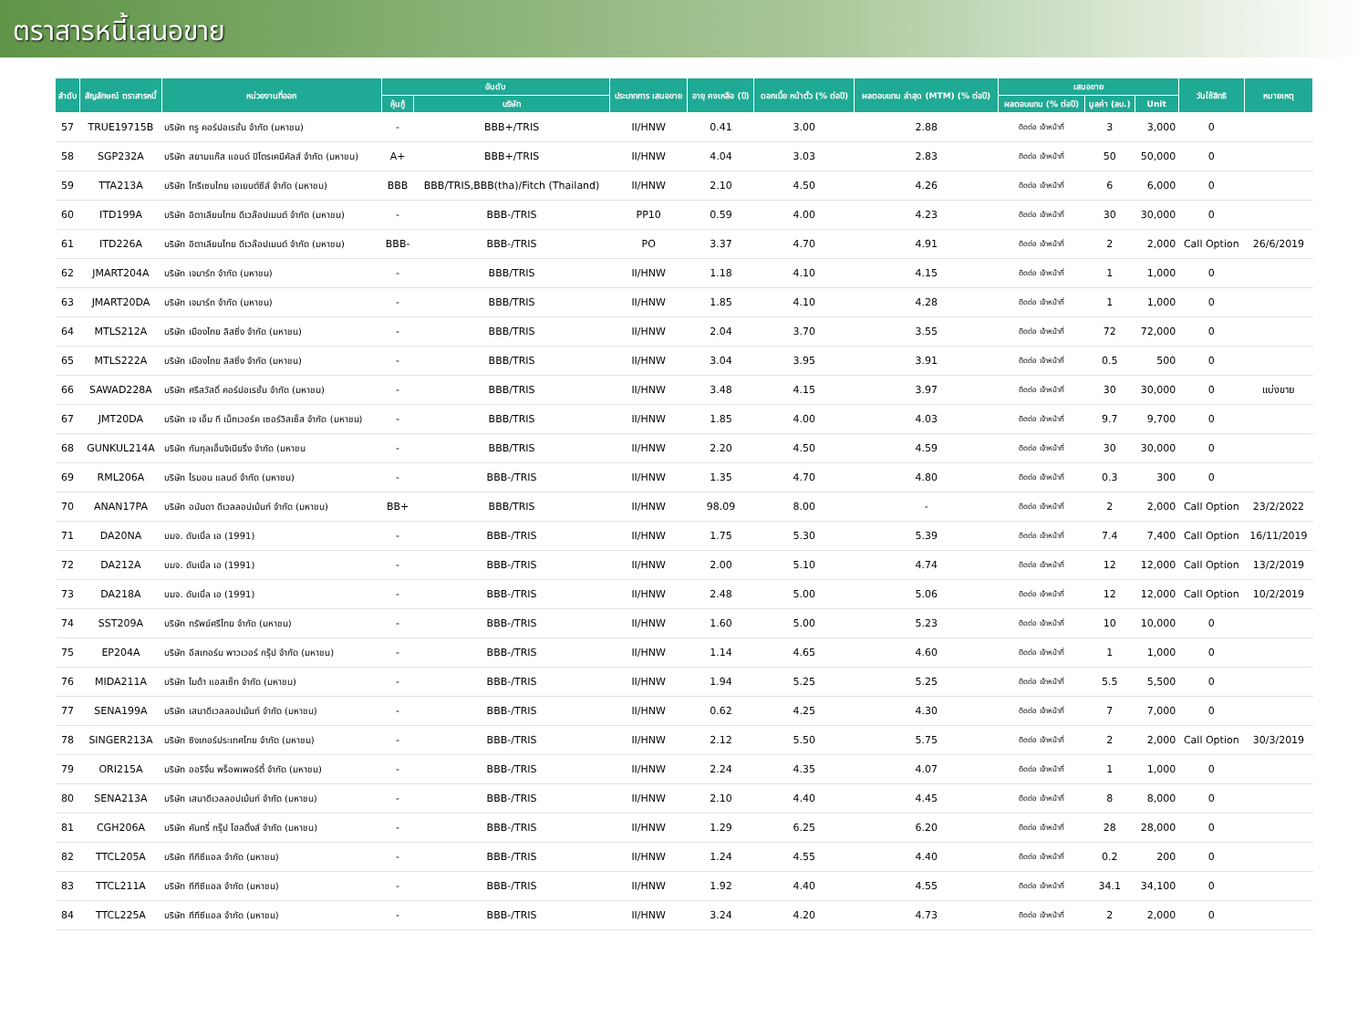ตราสารหนี้เสนอขาย
| ลำดับ | สัญลักษณ์ ตราสารหนี้ | หน่วยงานที่ออก | อันดับ | | ประเภทการ เสนอขาย | อายุ คงเหลือ (ปี) | ดอกเบี้ย หน้าตั๋ว (% ต่อปี) | ผลตอบแทน ล่าสุด (MTM) (% ต่อปี) | เสนอขาย | | | วันใช้สิทธิ | หมายเหตุ |
| --- | --- | --- | --- | --- | --- | --- | --- | --- | --- | --- | --- | --- | --- |
| | | | หุ้นกู้ | บริษัท | | | | | ผลตอบแทน (% ต่อปี) | มูลค่า (ลบ.) | Unit | | |
| 57 | TRUE19715B | บริษัท ทรู คอร์ปอเรชั่น จำกัด (มหาชน) | - | BBB+/TRIS | II/HNW | 0.41 | 3.00 | 2.88 | ติดต่อ เจ้าหน้าที่ | 3 | 3,000 | 0 | |
| 58 | SGP232A | บริษัท สยามแก๊ส แอนด์ ปิโตรเคมีคัลส์ จำกัด (มหาชน) | A+ | BBB+/TRIS | II/HNW | 4.04 | 3.03 | 2.83 | ติดต่อ เจ้าหน้าที่ | 50 | 50,000 | 0 | |
| 59 | TTA213A | บริษัท โทรีเซนไทย เอเยนต์ซีส์ จำกัด (มหาชน) | BBB | BBB/TRIS,BBB(tha)/Fitch (Thailand) | II/HNW | 2.10 | 4.50 | 4.26 | ติดต่อ เจ้าหน้าที่ | 6 | 6,000 | 0 | |
| 60 | ITD199A | บริษัท อิตาเลียนไทย ดีเวล๊อปเมนต์ จำกัด (มหาชน) | - | BBB-/TRIS | PP10 | 0.59 | 4.00 | 4.23 | ติดต่อ เจ้าหน้าที่ | 30 | 30,000 | 0 | |
| 61 | ITD226A | บริษัท อิตาเลียนไทย ดีเวล๊อปเมนต์ จำกัด (มหาชน) | BBB- | BBB-/TRIS | PO | 3.37 | 4.70 | 4.91 | ติดต่อ เจ้าหน้าที่ | 2 | 2,000 | Call Option | 26/6/2019 |
| 62 | JMART204A | บริษัท เจมาร์ท จำกัด (มหาชน) | - | BBB/TRIS | II/HNW | 1.18 | 4.10 | 4.15 | ติดต่อ เจ้าหน้าที่ | 1 | 1,000 | 0 | |
| 63 | JMART20DA | บริษัท เจมาร์ท จำกัด (มหาชน) | - | BBB/TRIS | II/HNW | 1.85 | 4.10 | 4.28 | ติดต่อ เจ้าหน้าที่ | 1 | 1,000 | 0 | |
| 64 | MTLS212A | บริษัท เมืองไทย ลิสซิ่ง จำกัด (มหาชน) | - | BBB/TRIS | II/HNW | 2.04 | 3.70 | 3.55 | ติดต่อ เจ้าหน้าที่ | 72 | 72,000 | 0 | |
| 65 | MTLS222A | บริษัท เมืองไทย ลิสซิ่ง จำกัด (มหาชน) | - | BBB/TRIS | II/HNW | 3.04 | 3.95 | 3.91 | ติดต่อ เจ้าหน้าที่ | 0.5 | 500 | 0 | |
| 66 | SAWAD228A | บริษัท ศรีสวัสดิ์ คอร์ปอเรชั่น จำกัด (มหาชน) | - | BBB/TRIS | II/HNW | 3.48 | 4.15 | 3.97 | ติดต่อ เจ้าหน้าที่ | 30 | 30,000 | 0 | แบ่งขาย |
| 67 | JMT20DA | บริษัท เจ เอ็ม ที เน็ทเวอร์ค เซอร์วิสเซ็ส จำกัด (มหาชน) | - | BBB/TRIS | II/HNW | 1.85 | 4.00 | 4.03 | ติดต่อ เจ้าหน้าที่ | 9.7 | 9,700 | 0 | |
| 68 | GUNKUL214A | บริษัท กันกุลเอ็นจิเนียริ่ง จำกัด (มหาชน | - | BBB/TRIS | II/HNW | 2.20 | 4.50 | 4.59 | ติดต่อ เจ้าหน้าที่ | 30 | 30,000 | 0 | |
| 69 | RML206A | บริษัท ไรมอน แลนด์ จำกัด (มหาชน) | - | BBB-/TRIS | II/HNW | 1.35 | 4.70 | 4.80 | ติดต่อ เจ้าหน้าที่ | 0.3 | 300 | 0 | |
| 70 | ANAN17PA | บริษัท อนันดา ดีเวลลอปเม้นท์ จำกัด (มหาชน) | BB+ | BBB/TRIS | II/HNW | 98.09 | 8.00 | - | ติดต่อ เจ้าหน้าที่ | 2 | 2,000 | Call Option | 23/2/2022 |
| 71 | DA20NA | บมจ. ดับเบิ้ล เอ (1991) | - | BBB-/TRIS | II/HNW | 1.75 | 5.30 | 5.39 | ติดต่อ เจ้าหน้าที่ | 7.4 | 7,400 | Call Option | 16/11/2019 |
| 72 | DA212A | บมจ. ดับเบิ้ล เอ (1991) | - | BBB-/TRIS | II/HNW | 2.00 | 5.10 | 4.74 | ติดต่อ เจ้าหน้าที่ | 12 | 12,000 | Call Option | 13/2/2019 |
| 73 | DA218A | บมจ. ดับเบิ้ล เอ (1991) | - | BBB-/TRIS | II/HNW | 2.48 | 5.00 | 5.06 | ติดต่อ เจ้าหน้าที่ | 12 | 12,000 | Call Option | 10/2/2019 |
| 74 | SST209A | บริษัท ทรัพย์ศรีไทย จำกัด (มหาชน) | - | BBB-/TRIS | II/HNW | 1.60 | 5.00 | 5.23 | ติดต่อ เจ้าหน้าที่ | 10 | 10,000 | 0 | |
| 75 | EP204A | บริษัท อีสเทอร์น พาวเวอร์ กรุ๊ป จำกัด (มหาชน) | - | BBB-/TRIS | II/HNW | 1.14 | 4.65 | 4.60 | ติดต่อ เจ้าหน้าที่ | 1 | 1,000 | 0 | |
| 76 | MIDA211A | บริษัท ไมด้า แอสเซ็ท จำกัด (มหาชน) | - | BBB-/TRIS | II/HNW | 1.94 | 5.25 | 5.25 | ติดต่อ เจ้าหน้าที่ | 5.5 | 5,500 | 0 | |
| 77 | SENA199A | บริษัท เสนาดีเวลลอปเม้นท์ จำกัด (มหาชน) | - | BBB-/TRIS | II/HNW | 0.62 | 4.25 | 4.30 | ติดต่อ เจ้าหน้าที่ | 7 | 7,000 | 0 | |
| 78 | SINGER213A | บริษัท ซิงเกอร์ประเทศไทย จำกัด (มหาชน) | - | BBB-/TRIS | II/HNW | 2.12 | 5.50 | 5.75 | ติดต่อ เจ้าหน้าที่ | 2 | 2,000 | Call Option | 30/3/2019 |
| 79 | ORI215A | บริษัท ออริจิ้น พร็อพเพอร์ตี้ จำกัด (มหาชน) | - | BBB-/TRIS | II/HNW | 2.24 | 4.35 | 4.07 | ติดต่อ เจ้าหน้าที่ | 1 | 1,000 | 0 | |
| 80 | SENA213A | บริษัท เสนาดีเวลลอปเม้นท์ จำกัด (มหาชน) | - | BBB-/TRIS | II/HNW | 2.10 | 4.40 | 4.45 | ติดต่อ เจ้าหน้าที่ | 8 | 8,000 | 0 | |
| 81 | CGH206A | บริษัท คันทรี่ กรุ๊ป โฮลดิ้งส์ จำกัด (มหาชน) | - | BBB-/TRIS | II/HNW | 1.29 | 6.25 | 6.20 | ติดต่อ เจ้าหน้าที่ | 28 | 28,000 | 0 | |
| 82 | TTCL205A | บริษัท ทีทีซีแอล จำกัด (มหาชน) | - | BBB-/TRIS | II/HNW | 1.24 | 4.55 | 4.40 | ติดต่อ เจ้าหน้าที่ | 0.2 | 200 | 0 | |
| 83 | TTCL211A | บริษัท ทีทีซีแอล จำกัด (มหาชน) | - | BBB-/TRIS | II/HNW | 1.92 | 4.40 | 4.55 | ติดต่อ เจ้าหน้าที่ | 34.1 | 34,100 | 0 | |
| 84 | TTCL225A | บริษัท ทีทีซีแอล จำกัด (มหาชน) | - | BBB-/TRIS | II/HNW | 3.24 | 4.20 | 4.73 | ติดต่อ เจ้าหน้าที่ | 2 | 2,000 | 0 | |